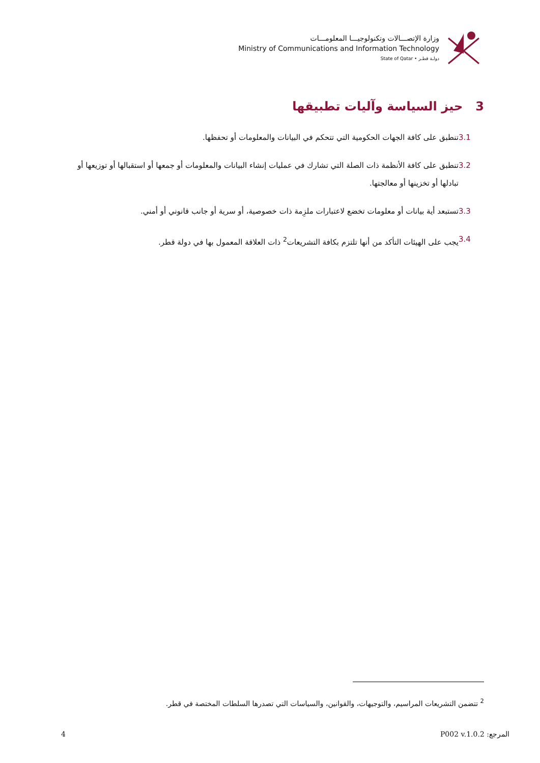وزارة الإتصـــالات وتكنولوجيـــا المعلومـــات
Ministry of Communications and Information Technology
State of Qatar • دولـة قطـر
3 حيز السياسة وآليات تطبيقها
3.1 تنطبق على كافة الجهات الحكومية التي تتحكم في البيانات والمعلومات أو تحفظها.
3.2 تنطبق على كافة الأنظمة ذات الصلة التي تشارك في عمليات إنشاء البيانات والمعلومات أو جمعها أو استقبالها أو توزيعها أو تبادلها أو تخزينها أو معالجتها.
3.3 تستبعد أية بيانات أو معلومات تخضع لاعتبارات ملزِمة ذات خصوصية، أو سرية أو جانب قانوني أو أمني.
3.4 يجب على الهيئات التأكد من أنها تلتزم بكافة التشريعات<sup>2</sup> ذات العلاقة المعمول بها في دولة قطر.
<sup>2</sup> تتضمن التشريعات المراسيم، والتوجيهات، والقوانين، والسياسات التي تصدرها السلطات المختصة في قطر.
4 المرجع: P002 v.1.0.2